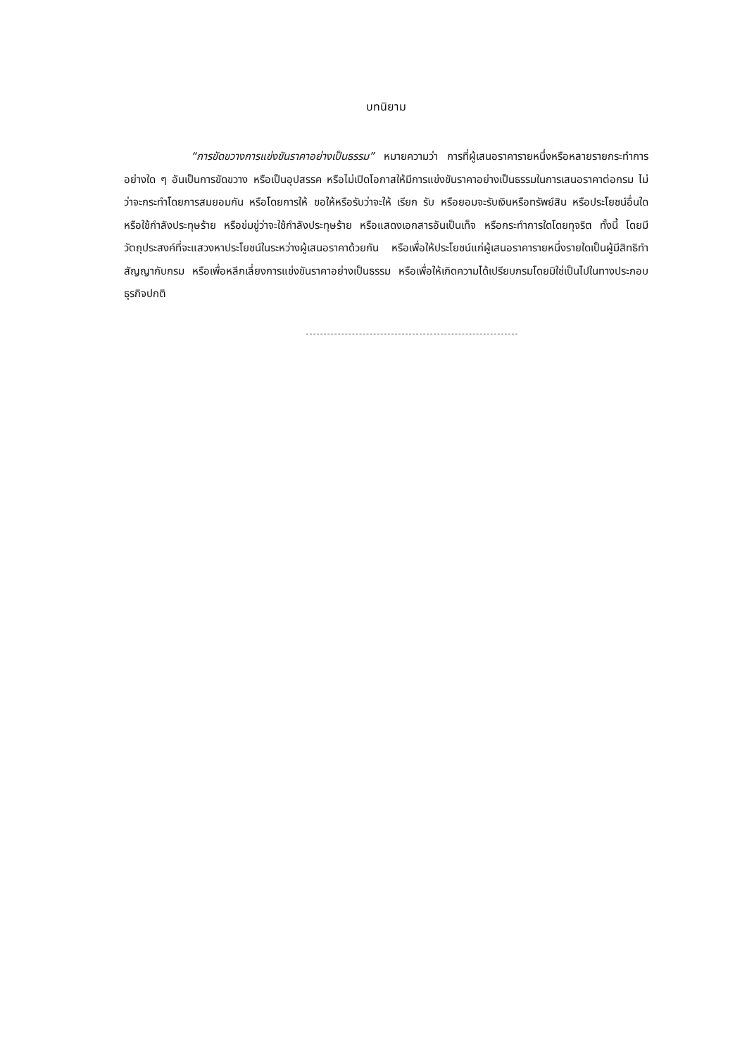บทนิยาม
“การขัดขวางการแข่งขันราคาอย่างเป็นธรรม” หมายความว่า การที่ผู้เสนอราคารายหนึ่งหรือหลายรายกระทำการอย่างใด ๆ อันเป็นการขัดขวาง หรือเป็นอุปสรรค หรือไม่เปิดโอกาสให้มีการแข่งขันราคาอย่างเป็นธรรมในการเสนอราคาต่อกรม ไม่ว่าจะกระทำโดยการสมยอมกัน หรือโดยการให้ ขอให้หรือรับว่าจะให้ เรียก รับ หรือยอมจะรับเงินหรือทรัพย์สิน หรือประโยชน์อื่นใด หรือใช้กำลังประทุษร้าย หรือข่มขู่ว่าจะใช้กำลังประทุษร้าย หรือแสดงเอกสารอันเป็นเท็จ หรือกระทำการใดโดยทุจริต ทั้งนี้ โดยมีวัตถุประสงค์ที่จะแสวงหาประโยชน์ในระหว่างผู้เสนอราคาด้วยกัน หรือเพื่อให้ประโยชน์แก่ผู้เสนอราคารายหนึ่งรายใดเป็นผู้มีสิทธิทำสัญญากับกรม หรือเพื่อหลีกเลี่ยงการแข่งขันราคาอย่างเป็นธรรม หรือเพื่อให้เกิดความได้เปรียบกรมโดยมิใช่เป็นไปในทางประกอบธุรกิจปกติ